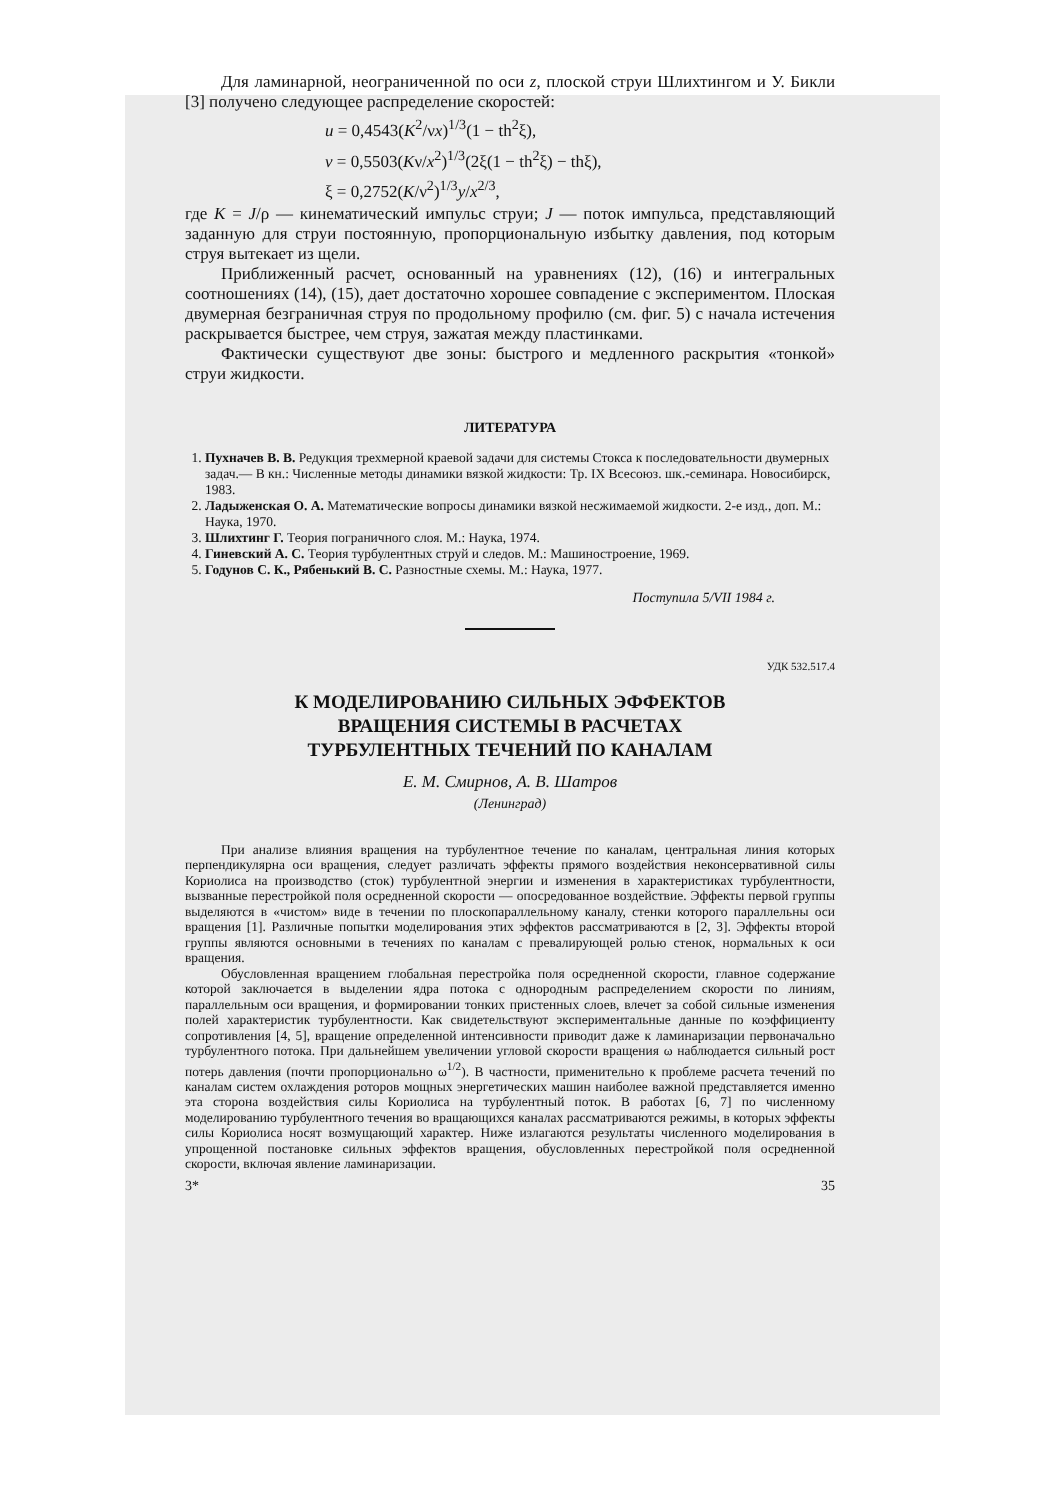Для ламинарной, неограниченной по оси z, плоской струи Шлихтингом и У. Бикли [3] получено следующее распределение скоростей:
u = 0,4543(K<sup>2</sup>/νx)<sup>1/3</sup>(1 − th<sup>2</sup>ξ),
v = 0,5503(Kν/x<sup>2</sup>)<sup>1/3</sup>(2ξ(1 − th<sup>2</sup>ξ) − thξ),
ξ = 0,2752(K/ν<sup>2</sup>)<sup>1/3</sup>y/x<sup>2/3</sup>,
где K = J/ρ — кинематический импульс струи; J — поток импульса, представляющий заданную для струи постоянную, пропорциональную избытку давления, под которым струя вытекает из щели.
Приближенный расчет, основанный на уравнениях (12), (16) и интегральных соотношениях (14), (15), дает достаточно хорошее совпадение с экспериментом. Плоская двумерная безграничная струя по продольному профилю (см. фиг. 5) с начала истечения раскрывается быстрее, чем струя, зажатая между пластинками.
Фактически существуют две зоны: быстрого и медленного раскрытия «тонкой» струи жидкости.
ЛИТЕРАТУРА
1. Пухначев В. В. Редукция трехмерной краевой задачи для системы Стокса к последовательности двумерных задач.— В кн.: Численные методы динамики вязкой жидкости: Тр. IX Всесоюз. шк.-семинара. Новосибирск, 1983.
2. Ладыженская О. А. Математические вопросы динамики вязкой несжимаемой жидкости. 2-е изд., доп. М.: Наука, 1970.
3. Шлихтинг Г. Теория пограничного слоя. М.: Наука, 1974.
4. Гиневский А. С. Теория турбулентных струй и следов. М.: Машиностроение, 1969.
5. Годунов С. К., Рябенький В. С. Разностные схемы. М.: Наука, 1977.
Поступила 5/VII 1984 г.
УДК 532.517.4
К МОДЕЛИРОВАНИЮ СИЛЬНЫХ ЭФФЕКТОВ
ВРАЩЕНИЯ СИСТЕМЫ В РАСЧЕТАХ
ТУРБУЛЕНТНЫХ ТЕЧЕНИЙ ПО КАНАЛАМ
Е. М. Смирнов, А. В. Шатров
(Ленинград)
При анализе влияния вращения на турбулентное течение по каналам, центральная линия которых перпендикулярна оси вращения, следует различать эффекты прямого воздействия неконсервативной силы Кориолиса на производство (сток) турбулентной энергии и изменения в характеристиках турбулентности, вызванные перестройкой поля осредненной скорости — опосредованное воздействие. Эффекты первой группы выделяются в «чистом» виде в течении по плоскопараллельному каналу, стенки которого параллельны оси вращения [1]. Различные попытки моделирования этих эффектов рассматриваются в [2, 3]. Эффекты второй группы являются основными в течениях по каналам с превалирующей ролью стенок, нормальных к оси вращения.
Обусловленная вращением глобальная перестройка поля осредненной скорости, главное содержание которой заключается в выделении ядра потока с однородным распределением скорости по линиям, параллельным оси вращения, и формировании тонких пристенных слоев, влечет за собой сильные изменения полей характеристик турбулентности. Как свидетельствуют экспериментальные данные по коэффициенту сопротивления [4, 5], вращение определенной интенсивности приводит даже к ламинаризации первоначально турбулентного потока. При дальнейшем увеличении угловой скорости вращения ω наблюдается сильный рост потерь давления (почти пропорционально ω<sup>1/2</sup>). В частности, применительно к проблеме расчета течений по каналам систем охлаждения роторов мощных энергетических машин наиболее важной представляется именно эта сторона воздействия силы Кориолиса на турбулентный поток. В работах [6, 7] по численному моделированию турбулентного течения во вращающихся каналах рассматриваются режимы, в которых эффекты силы Кориолиса носят возмущающий характер. Ниже излагаются результаты численного моделирования в упрощенной постановке сильных эффектов вращения, обусловленных перестройкой поля осредненной скорости, включая явление ламинаризации.
3* 35